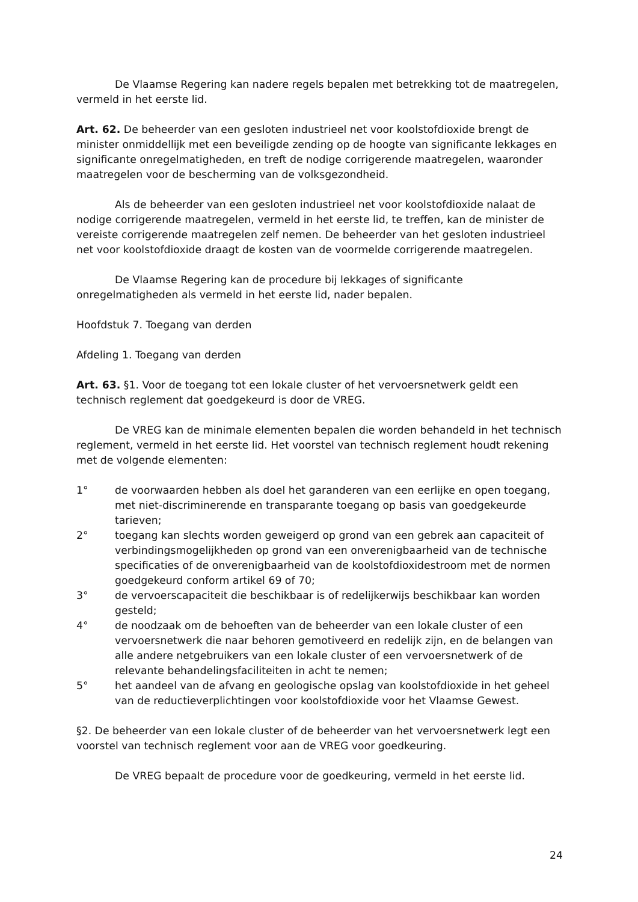De Vlaamse Regering kan nadere regels bepalen met betrekking tot de maatregelen, vermeld in het eerste lid.
Art. 62. De beheerder van een gesloten industrieel net voor koolstofdioxide brengt de minister onmiddellijk met een beveiligde zending op de hoogte van significante lekkages en significante onregelmatigheden, en treft de nodige corrigerende maatregelen, waaronder maatregelen voor de bescherming van de volksgezondheid.
Als de beheerder van een gesloten industrieel net voor koolstofdioxide nalaat de nodige corrigerende maatregelen, vermeld in het eerste lid, te treffen, kan de minister de vereiste corrigerende maatregelen zelf nemen. De beheerder van het gesloten industrieel net voor koolstofdioxide draagt de kosten van de voormelde corrigerende maatregelen.
De Vlaamse Regering kan de procedure bij lekkages of significante onregelmatigheden als vermeld in het eerste lid, nader bepalen.
Hoofdstuk 7. Toegang van derden
Afdeling 1. Toegang van derden
Art. 63. §1. Voor de toegang tot een lokale cluster of het vervoersnetwerk geldt een technisch reglement dat goedgekeurd is door de VREG.
De VREG kan de minimale elementen bepalen die worden behandeld in het technisch reglement, vermeld in het eerste lid. Het voorstel van technisch reglement houdt rekening met de volgende elementen:
1° de voorwaarden hebben als doel het garanderen van een eerlijke en open toegang, met niet-discriminerende en transparante toegang op basis van goedgekeurde tarieven;
2° toegang kan slechts worden geweigerd op grond van een gebrek aan capaciteit of verbindingsmogelijkheden op grond van een onverenigbaarheid van de technische specificaties of de onverenigbaarheid van de koolstofdioxidestroom met de normen goedgekeurd conform artikel 69 of 70;
3° de vervoerscapaciteit die beschikbaar is of redelijkerwijs beschikbaar kan worden gesteld;
4° de noodzaak om de behoeften van de beheerder van een lokale cluster of een vervoersnetwerk die naar behoren gemotiveerd en redelijk zijn, en de belangen van alle andere netgebruikers van een lokale cluster of een vervoersnetwerk of de relevante behandelingsfaciliteiten in acht te nemen;
5° het aandeel van de afvang en geologische opslag van koolstofdioxide in het geheel van de reductieverplichtingen voor koolstofdioxide voor het Vlaamse Gewest.
§2. De beheerder van een lokale cluster of de beheerder van het vervoersnetwerk legt een voorstel van technisch reglement voor aan de VREG voor goedkeuring.
De VREG bepaalt de procedure voor de goedkeuring, vermeld in het eerste lid.
24